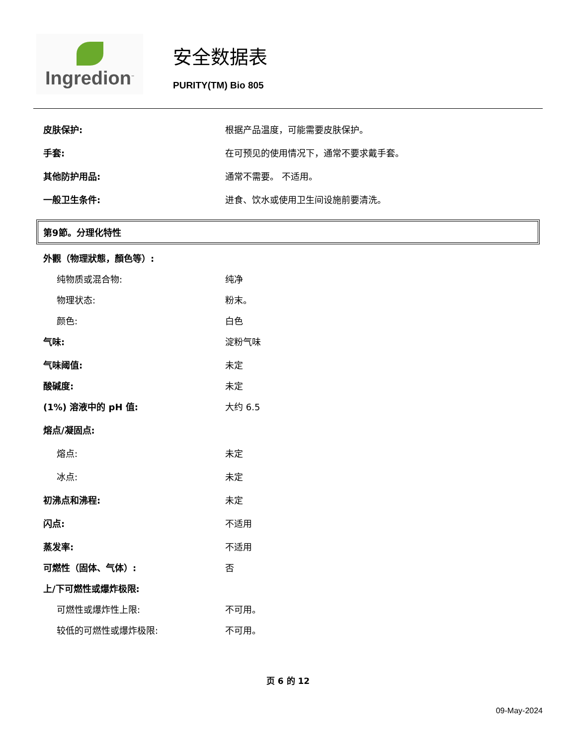Ingredion<sup>™</sup>
安全数据表
PURITY(TM) Bio 805
皮肤保护: 根据产品温度，可能需要皮肤保护。
手套: 在可预见的使用情况下，通常不要求戴手套。
其他防护用品: 通常不需要。 不适用。
一般卫生条件: 进食、饮水或使用卫生间设施前要清洗。
第9節。分理化特性
外觀（物理狀態，顏色等）:
纯物质或混合物: 纯净
物理状态: 粉末。
颜色: 白色
气味: 淀粉气味
气味阈值: 未定
酸碱度: 未定
(1%) 溶液中的 pH 值: 大约 6.5
熔点/凝固点:
熔点: 未定
冰点: 未定
初沸点和沸程: 未定
闪点: 不适用
蒸发率: 不适用
可燃性（固体、气体）: 否
上/下可燃性或爆炸极限:
可燃性或爆炸性上限: 不可用。
较低的可燃性或爆炸极限: 不可用。
页 6 的 12
09-May-2024